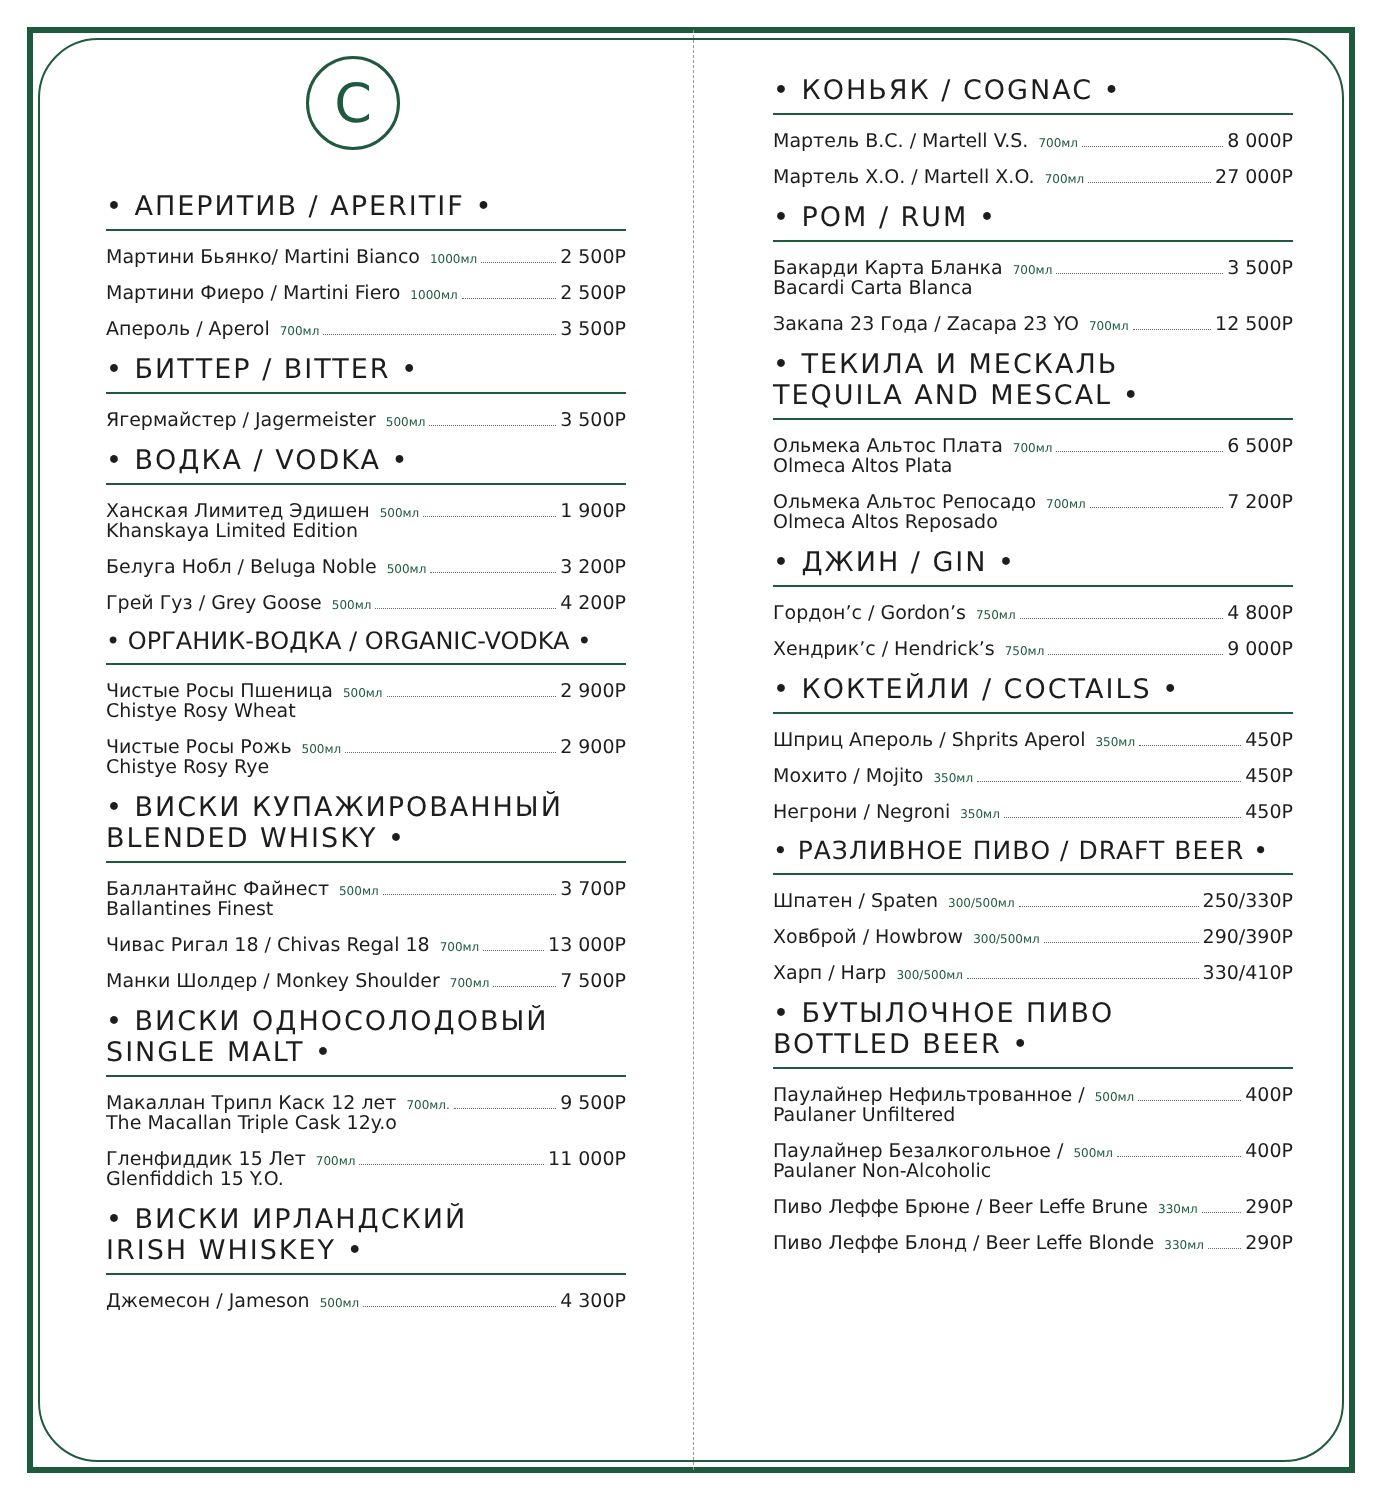C
• АПЕРИТИВ / APERITIF •
Мартини Бьянко/ Martini Bianco 1000мл 2 500Р
Мартини Фиеро / Martini Fiero 1000мл 2 500Р
Апероль / Aperol 700мл 3 500Р
• БИТТЕР / BITTER •
Ягермайстер / Jagermeister 500мл 3 500Р
• ВОДКА / VODKA •
Ханская Лимитед Эдишен 500мл 1 900Р
Khanskaya Limited Edition
Белуга Нобл / Beluga Noble 500мл 3 200Р
Грей Гуз / Grey Goose 500мл 4 200Р
• ОРГАНИК-ВОДКА / ORGANIC-VODKA •
Чистые Росы Пшеница 500мл 2 900Р
Chistye Rosy Wheat
Чистые Росы Рожь 500мл 2 900Р
Chistye Rosy Rye
• ВИСКИ КУПАЖИРОВАННЫЙ
BLENDED WHISKY •
Баллантайнс Файнест 500мл 3 700Р
Ballantines Finest
Чивас Ригал 18 / Chivas Regal 18 700мл 13 000Р
Манки Шолдер / Monkey Shoulder 700мл 7 500Р
• ВИСКИ ОДНОСОЛОДОВЫЙ
SINGLE MALT •
Макаллан Трипл Каск 12 лет 700мл. 9 500Р
The Macallan Triple Cask 12y.o
Гленфиддик 15 Лет 700мл 11 000Р
Glenfiddich 15 Y.O.
• ВИСКИ ИРЛАНДСКИЙ
IRISH WHISKEY •
Джемесон / Jameson 500мл 4 300Р
• КОНЬЯК / COGNAC •
Мартель В.С. / Martell V.S. 700мл 8 000Р
Мартель Х.О. / Martell X.O. 700мл 27 000Р
• РОМ / RUM •
Бакарди Карта Бланка 700мл 3 500Р
Bacardi Carta Blanca
Закапа 23 Года / Zacapa 23 YO 700мл 12 500Р
• ТЕКИЛА И МЕСКАЛЬ
TEQUILA AND MESCAL •
Ольмека Альтос Плата 700мл 6 500Р
Olmeca Altos Plata
Ольмека Альтос Репосадо 700мл 7 200Р
Olmeca Altos Reposado
• ДЖИН / GIN •
Гордон’с / Gordon’s 750мл 4 800Р
Хендрик’с / Hendrick’s 750мл 9 000Р
• КОКТЕЙЛИ / COCTAILS •
Шприц Апероль / Shprits Aperol 350мл 450Р
Мохито / Mojito 350мл 450Р
Негрони / Negroni 350мл 450Р
• РАЗЛИВНОЕ ПИВО / DRAFT BEER •
Шпатен / Spaten 300/500мл 250/330Р
Ховброй / Howbrow 300/500мл 290/390Р
Харп / Harp 300/500мл 330/410Р
• БУТЫЛОЧНОЕ ПИВО
BOTTLED BEER •
Паулайнер Нефильтрованное / 500мл 400Р
Paulaner Unfiltered
Паулайнер Безалкогольное / 500мл 400Р
Paulaner Non-Alcoholic
Пиво Леффе Брюне / Beer Leffe Brune 330мл 290Р
Пиво Леффе Блонд / Beer Leffe Blonde 330мл 290Р